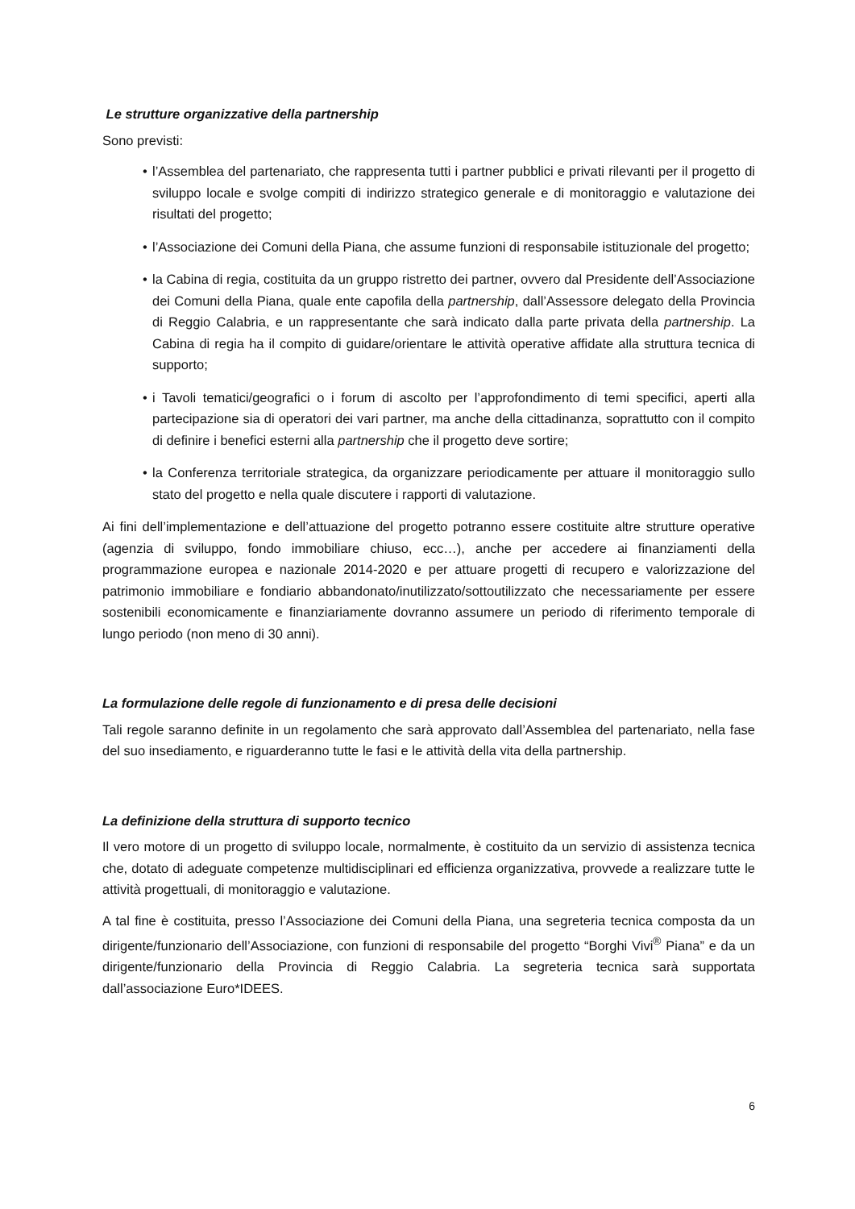Le strutture organizzative della partnership
Sono previsti:
• l’Assemblea del partenariato, che rappresenta tutti i partner pubblici e privati rilevanti per il progetto di sviluppo locale e svolge compiti di indirizzo strategico generale e di monitoraggio e valutazione dei risultati del progetto;
• l’Associazione dei Comuni della Piana, che assume funzioni di responsabile istituzionale del progetto;
• la Cabina di regia, costituita da un gruppo ristretto dei partner, ovvero dal Presidente dell’Associazione dei Comuni della Piana, quale ente capofila della partnership, dall’Assessore delegato della Provincia di Reggio Calabria, e un rappresentante che sarà indicato dalla parte privata della partnership. La Cabina di regia ha il compito di guidare/orientare le attività operative affidate alla struttura tecnica di supporto;
• i Tavoli tematici/geografici o i forum di ascolto per l’approfondimento di temi specifici, aperti alla partecipazione sia di operatori dei vari partner, ma anche della cittadinanza, soprattutto con il compito di definire i benefici esterni alla partnership che il progetto deve sortire;
• la Conferenza territoriale strategica, da organizzare periodicamente per attuare il monitoraggio sullo stato del progetto e nella quale discutere i rapporti di valutazione.
Ai fini dell’implementazione e dell’attuazione del progetto potranno essere costituite altre strutture operative (agenzia di sviluppo, fondo immobiliare chiuso, ecc…), anche per accedere ai finanziamenti della programmazione europea e nazionale 2014-2020 e per attuare progetti di recupero e valorizzazione del patrimonio immobiliare e fondiario abbandonato/inutilizzato/sottoutilizzato che necessariamente per essere sostenibili economicamente e finanziariamente dovranno assumere un periodo di riferimento temporale di lungo periodo (non meno di 30 anni).
La formulazione delle regole di funzionamento e di presa delle decisioni
Tali regole saranno definite in un regolamento che sarà approvato dall’Assemblea del partenariato, nella fase del suo insediamento, e riguarderanno tutte le fasi e le attività della vita della partnership.
La definizione della struttura di supporto tecnico
Il vero motore di un progetto di sviluppo locale, normalmente, è costituito da un servizio di assistenza tecnica che, dotato di adeguate competenze multidisciplinari ed efficienza organizzativa, provvede a realizzare tutte le attività progettuali, di monitoraggio e valutazione.
A tal fine è costituita, presso l’Associazione dei Comuni della Piana, una segreteria tecnica composta da un dirigente/funzionario dell’Associazione, con funzioni di responsabile del progetto “Borghi Vivi<sup>®</sup> Piana” e da un dirigente/funzionario della Provincia di Reggio Calabria. La segreteria tecnica sarà supportata dall’associazione Euro*IDEES.
6